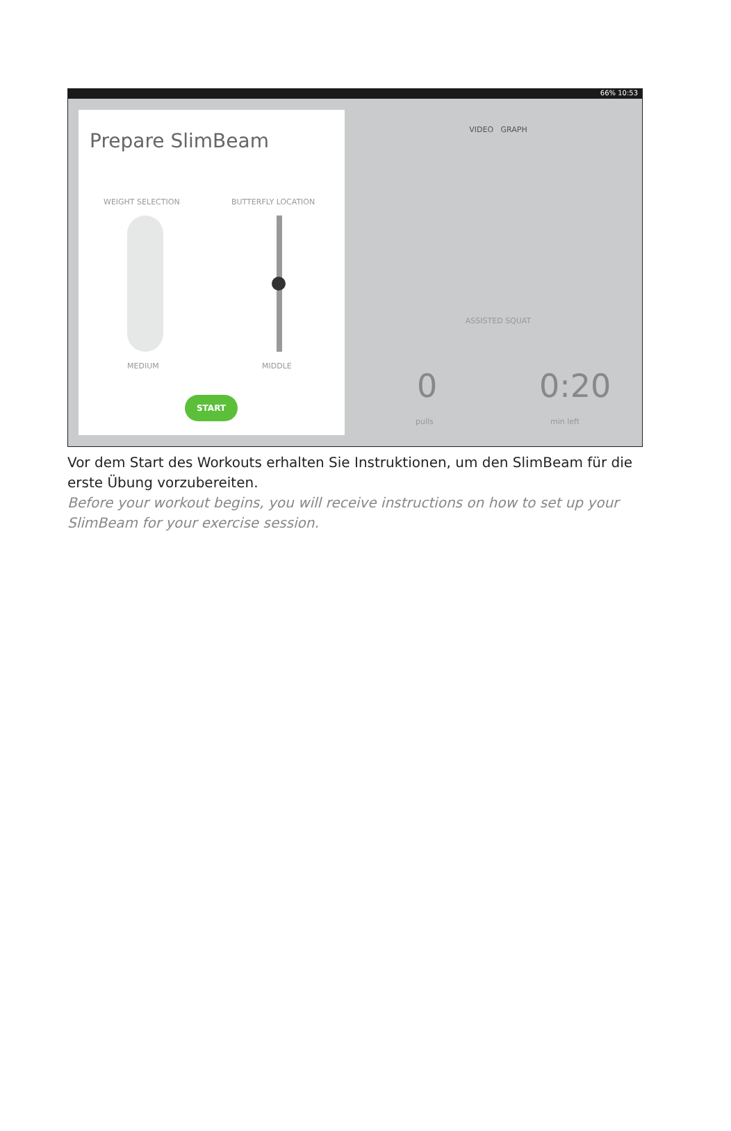66% 10:53
Prepare SlimBeam
WEIGHT SELECTION BUTTERFLY LOCATION
MEDIUM MIDDLE
START
VIDEO GRAPH
ASSISTED SQUAT
0
pulls
0:20
min left
Vor dem Start des Workouts erhalten Sie Instruktionen, um den SlimBeam für die erste Übung vorzubereiten.
Before your workout begins, you will receive instructions on how to set up your SlimBeam for your exercise session.